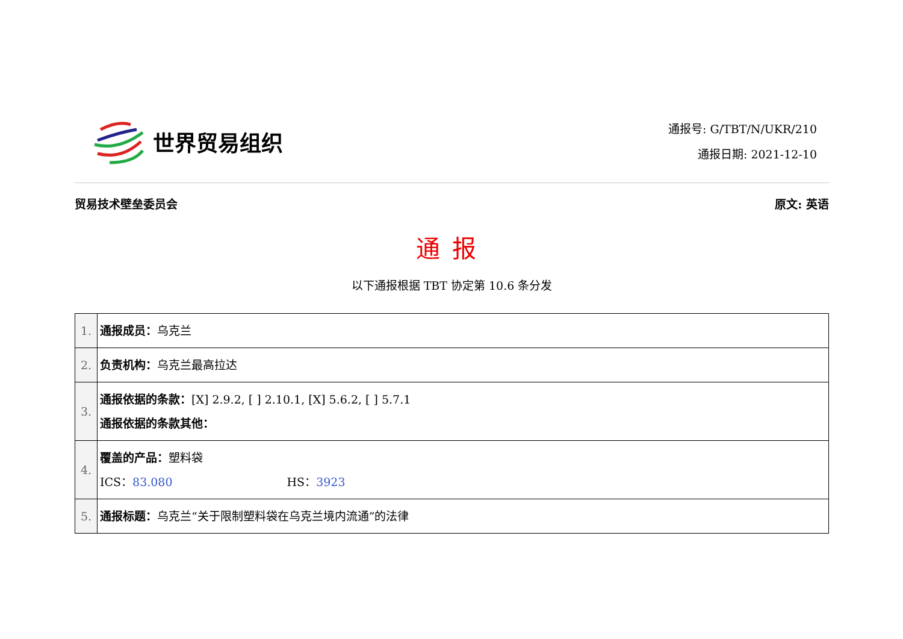世界贸易组织
通报号: G/TBT/N/UKR/210
通报日期: 2021-12-10
贸易技术壁垒委员会 原文: 英语
通报
以下通报根据 TBT 协定第 10.6 条分发
| 1. | 通报成员： 乌克兰 |
| 2. | 负责机构： 乌克兰最高拉达 |
| 3. | 通报依据的条款： [X] 2.9.2, [ ] 2.10.1, [X] 5.6.2, [ ] 5.7.1 通报依据的条款其他： |
| 4. | 覆盖的产品： 塑料袋 ICS： 83.080 HS： 3923 |
| 5. | 通报标题： 乌克兰“关于限制塑料袋在乌克兰境内流通”的法律 |